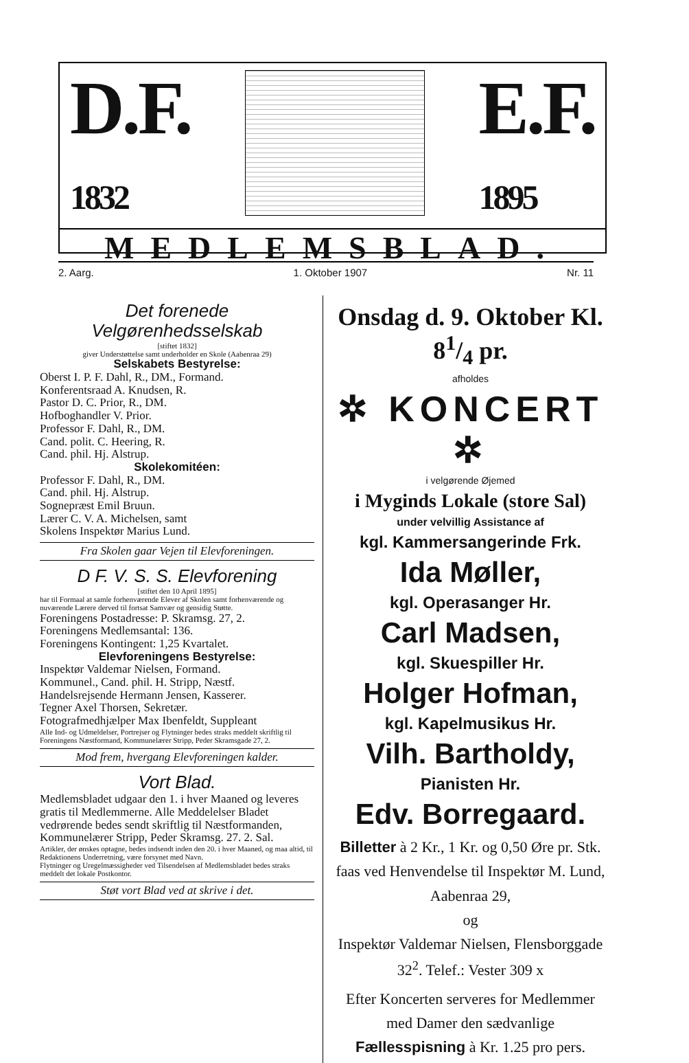D.F.
1832
E.F.
1895
MEDLEMSBLAD.
2. Aarg. 1. Oktober 1907 Nr. 11
Det forenede Velgørenhedsselskab
[stiftet 1832]
giver Understøttelse samt underholder en Skole (Aabenraa 29)
Selskabets Bestyrelse:
Oberst I. P. F. Dahl, R., DM., Formand.
Konferentsraad A. Knudsen, R.
Pastor D. C. Prior, R., DM.
Hofboghandler V. Prior.
Professor F. Dahl, R., DM.
Cand. polit. C. Heering, R.
Cand. phil. Hj. Alstrup.
Skolekomitéen:
Professor F. Dahl, R., DM.
Cand. phil. Hj. Alstrup.
Sognepræst Emil Bruun.
Lærer C. V. A. Michelsen, samt
Skolens Inspektør Marius Lund.
Fra Skolen gaar Vejen til Elevforeningen.
D F. V. S. S. Elevforening
[stiftet den 10 April 1895]
har til Formaal at samle forhenværende Elever af Skolen samt forhenværende og nuværende Lærere derved til fortsat Samvær og gensidig Støtte.
Foreningens Postadresse: P. Skramsg. 27, 2.
Foreningens Medlemsantal: 136.
Foreningens Kontingent: 1,25 Kvartalet.
Elevforeningens Bestyrelse:
Inspektør Valdemar Nielsen, Formand.
Kommunel., Cand. phil. H. Stripp, Næstf.
Handelsrejsende Hermann Jensen, Kasserer.
Tegner Axel Thorsen, Sekretær.
Fotografmedhjælper Max Ibenfeldt, Suppleant
Alle Ind- og Udmeldelser, Portrejser og Flytninger bedes straks meddelt skriftlig til Foreningens Næstformand, Kommunelærer Stripp, Peder Skramsgade 27, 2.
Mod frem, hvergang Elevforeningen kalder.
Vort Blad.
Medlemsbladet udgaar den 1. i hver Maaned og leveres gratis til Medlemmerne. Alle Meddelelser Bladet vedrørende bedes sendt skriftlig til Næstformanden, Kommunelærer Stripp, Peder Skramsg. 27. 2. Sal.
Artikler, der ønskes optagne, bedes indsendt inden den 20. i hver Maaned, og maa altid, til Redaktionens Underretning, være forsynet med Navn.
Flytninger og Uregelmæssigheder ved Tilsendelsen af Medlemsbladet bedes straks meddelt det lokale Postkontor.
Støt vort Blad ved at skrive i det.
Onsdag d. 9. Oktober Kl. 81/4 pr.
afholdes
✲ KONCERT ✲
i velgørende Øjemed
i Myginds Lokale (store Sal)
under velvillig Assistance af
kgl. Kammersangerinde Frk.
Ida Møller,
kgl. Operasanger Hr.
Carl Madsen,
kgl. Skuespiller Hr.
Holger Hofman,
kgl. Kapelmusikus Hr.
Vilh. Bartholdy,
Pianisten Hr.
Edv. Borregaard.
Billetter à 2 Kr., 1 Kr. og 0,50 Øre pr. Stk. faas ved Henvendelse til Inspektør M. Lund, Aabenraa 29,
og
Inspektør Valdemar Nielsen, Flensborggade 32<sup>2</sup>. Telef.: Vester 309 x
Efter Koncerten serveres for Medlemmer med Damer den sædvanlige Fællesspisning à Kr. 1.25 pro pers.